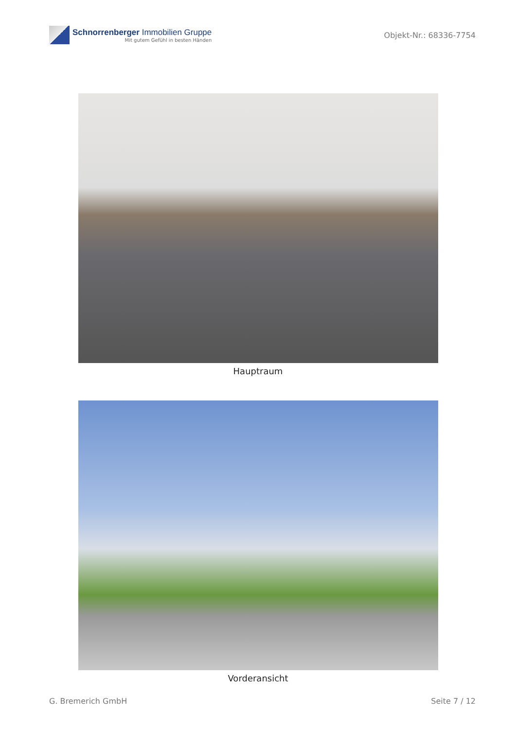Schnorrenberger Immobilien Gruppe
Mit gutem Gefühl in besten Händen
Objekt-Nr.: 68336-7754
Hauptraum
Vorderansicht
G. Bremerich GmbH Seite 7 / 12